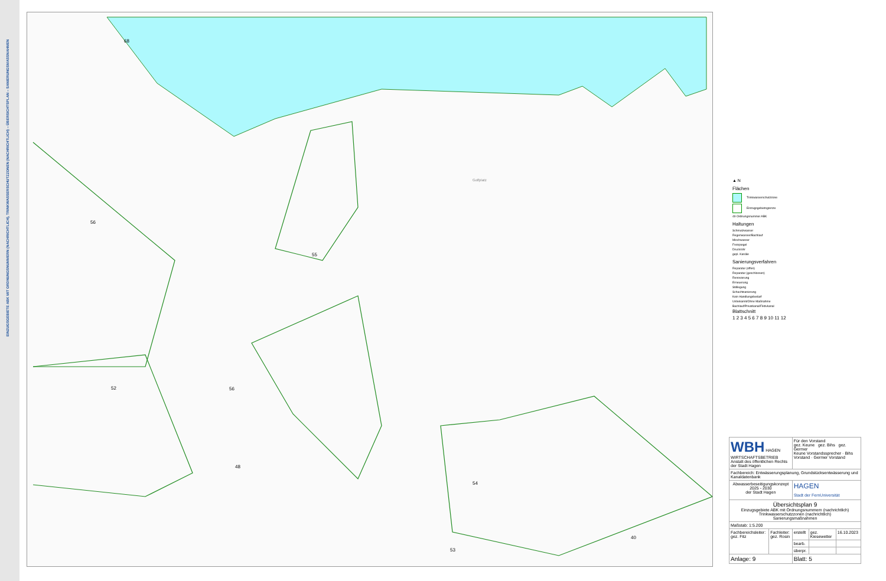EINZUGSGEBIETE ABK MIT ORDNUNGSNUMMERN (NACHRICHTLICH), TRINKWASSERSCHUTZZONEN (NACHRICHTLICH) – ÜBERSICHTSPLAN – SANIERUNGSMASSNAHMEN
68
56
55
52 56
48
54
40
53
Golfplatz
▲ N
Flächen
Trinkwasserschutzzone
Einzugsgebietsgrenze
49 Ordnungsnummer ABK
Haltungen
Schmutzwasser
Regenwasser/Bachlauf
Mischwasser
Freispiegel
Druckrohr
gepl. Kanäle
Sanierungsverfahren
Reparatur (offen)
Reparatur (geschlossen)
Renovierung
Erneuerung
Stilllegung
Schachtsanierung
Kein Handlungsbedarf
Unbekannt/Ohne Maßnahme
Bachlauf/Privatkanal/Fiktivkanal
Blattschnitt
1 2 3 4 5 6 7 8 9 10 11 12
| WBH HAGEN WIRTSCHAFTSBETRIEB Anstalt des öffentlichen Rechts der Stadt Hagen | | Für den Vorstand gez. Keune gez. Bihs gez. Germer Keune Vorstandssprecher · Bihs Vorstand · Germer Vorstand | | |
| Fachbereich: Entwässerungsplanung, Grundstücksentwässerung und Kanaldatenbank | | | | |
| Abwasserbeseitigungskonzept 2025 - 2030 der Stadt Hagen | | HAGEN Stadt der FernUniversität | | |
| Übersichtsplan 9 Einzugsgebiete ABK mit Ordnungsnummern (nachrichtlich) Trinkwasserschutzzonen (nachrichtlich) Sanierungsmaßnahmen | | | | |
| Maßstab: 1:5.200 | | | | |
| Fachbereichsleiter: gez. Fitz | Fachleiter: gez. Rosin | erstellt | gez. Kiesewetter | 16.10.2023 |
| | | bearb. | | |
| | | überpr. | | |
| Anlage: 9 | | Blatt: 5 | | |